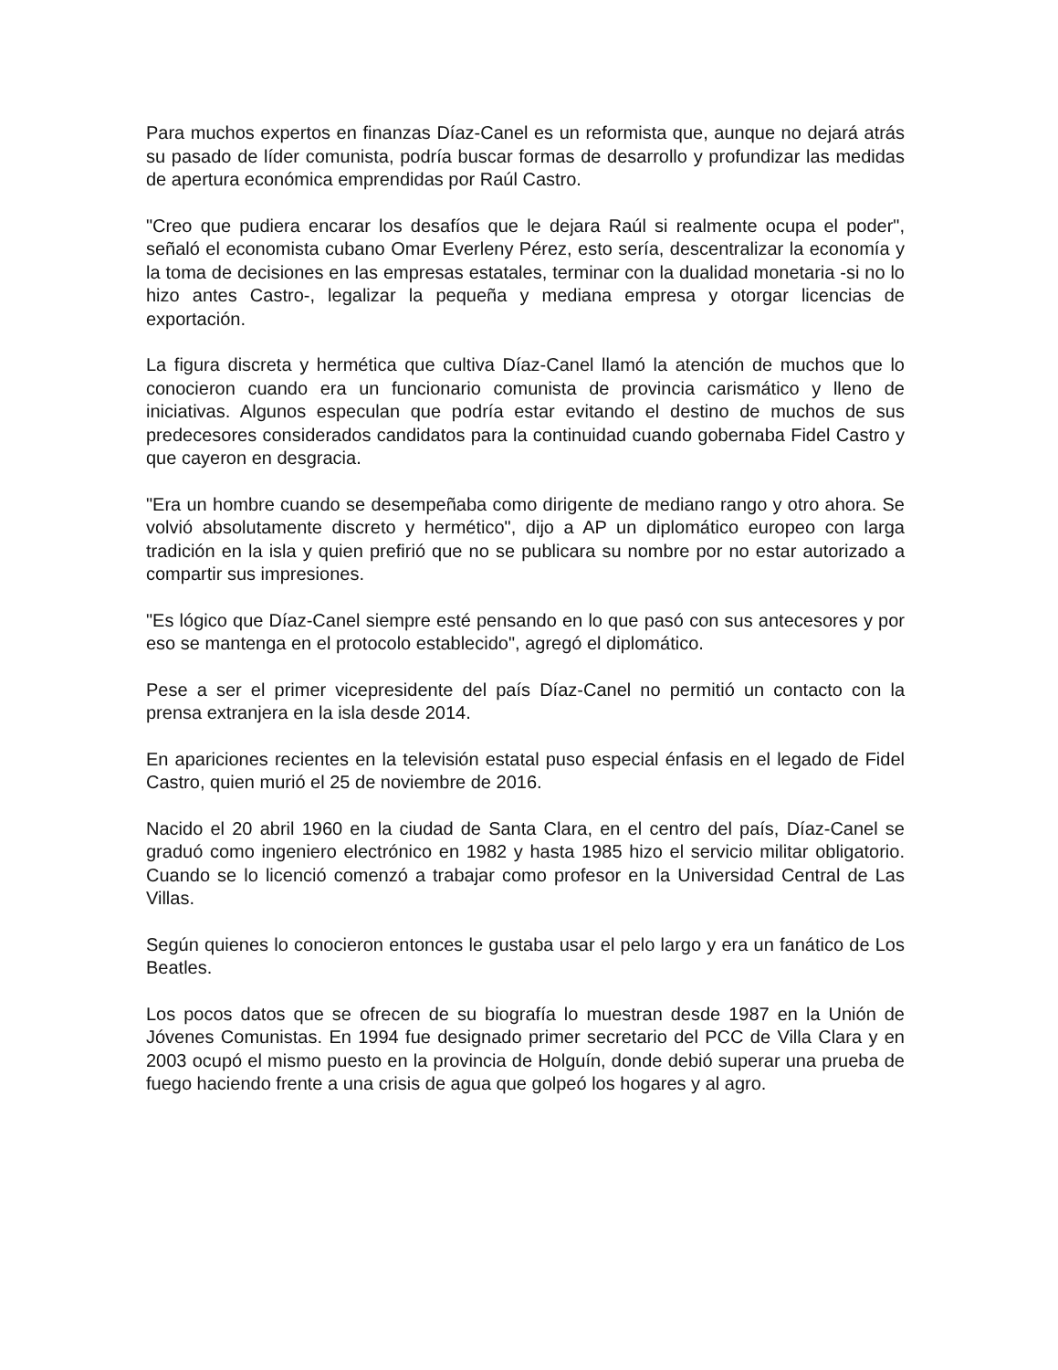Para muchos expertos en finanzas Díaz-Canel es un reformista que, aunque no dejará atrás su pasado de líder comunista, podría buscar formas de desarrollo y profundizar las medidas de apertura económica emprendidas por Raúl Castro.
"Creo que pudiera encarar los desafíos que le dejara Raúl si realmente ocupa el poder", señaló el economista cubano Omar Everleny Pérez, esto sería, descentralizar la economía y la toma de decisiones en las empresas estatales, terminar con la dualidad monetaria -si no lo hizo antes Castro-, legalizar la pequeña y mediana empresa y otorgar licencias de exportación.
La figura discreta y hermética que cultiva Díaz-Canel llamó la atención de muchos que lo conocieron cuando era un funcionario comunista de provincia carismático y lleno de iniciativas. Algunos especulan que podría estar evitando el destino de muchos de sus predecesores considerados candidatos para la continuidad cuando gobernaba Fidel Castro y que cayeron en desgracia.
"Era un hombre cuando se desempeñaba como dirigente de mediano rango y otro ahora. Se volvió absolutamente discreto y hermético", dijo a AP un diplomático europeo con larga tradición en la isla y quien prefirió que no se publicara su nombre por no estar autorizado a compartir sus impresiones.
"Es lógico que Díaz-Canel siempre esté pensando en lo que pasó con sus antecesores y por eso se mantenga en el protocolo establecido", agregó el diplomático.
Pese a ser el primer vicepresidente del país Díaz-Canel no permitió un contacto con la prensa extranjera en la isla desde 2014.
En apariciones recientes en la televisión estatal puso especial énfasis en el legado de Fidel Castro, quien murió el 25 de noviembre de 2016.
Nacido el 20 abril 1960 en la ciudad de Santa Clara, en el centro del país, Díaz-Canel se graduó como ingeniero electrónico en 1982 y hasta 1985 hizo el servicio militar obligatorio. Cuando se lo licenció comenzó a trabajar como profesor en la Universidad Central de Las Villas.
Según quienes lo conocieron entonces le gustaba usar el pelo largo y era un fanático de Los Beatles.
Los pocos datos que se ofrecen de su biografía lo muestran desde 1987 en la Unión de Jóvenes Comunistas. En 1994 fue designado primer secretario del PCC de Villa Clara y en 2003 ocupó el mismo puesto en la provincia de Holguín, donde debió superar una prueba de fuego haciendo frente a una crisis de agua que golpeó los hogares y al agro.